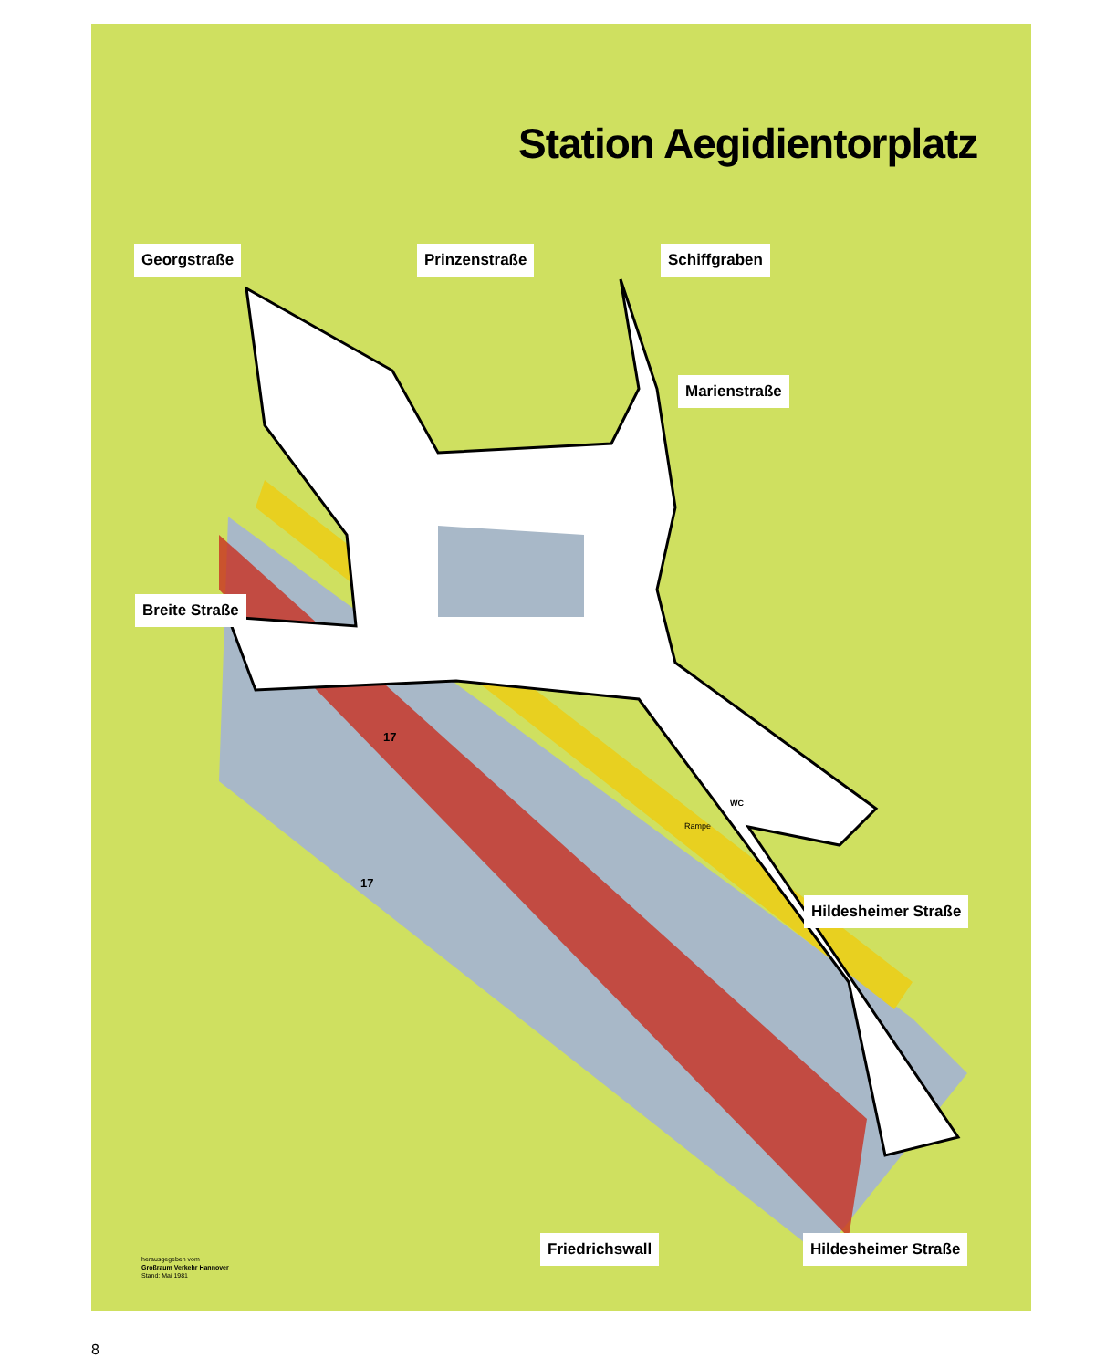Station Aegidientorplatz
Georgstraße Prinzenstraße Schiffgraben
Marienstraße
Breite Straße
Hildesheimer Straße
Friedrichswall Hildesheimer Straße
Rampe
17
17
WC
herausgegeben vom
Großraum Verkehr Hannover
Stand: Mai 1981
8